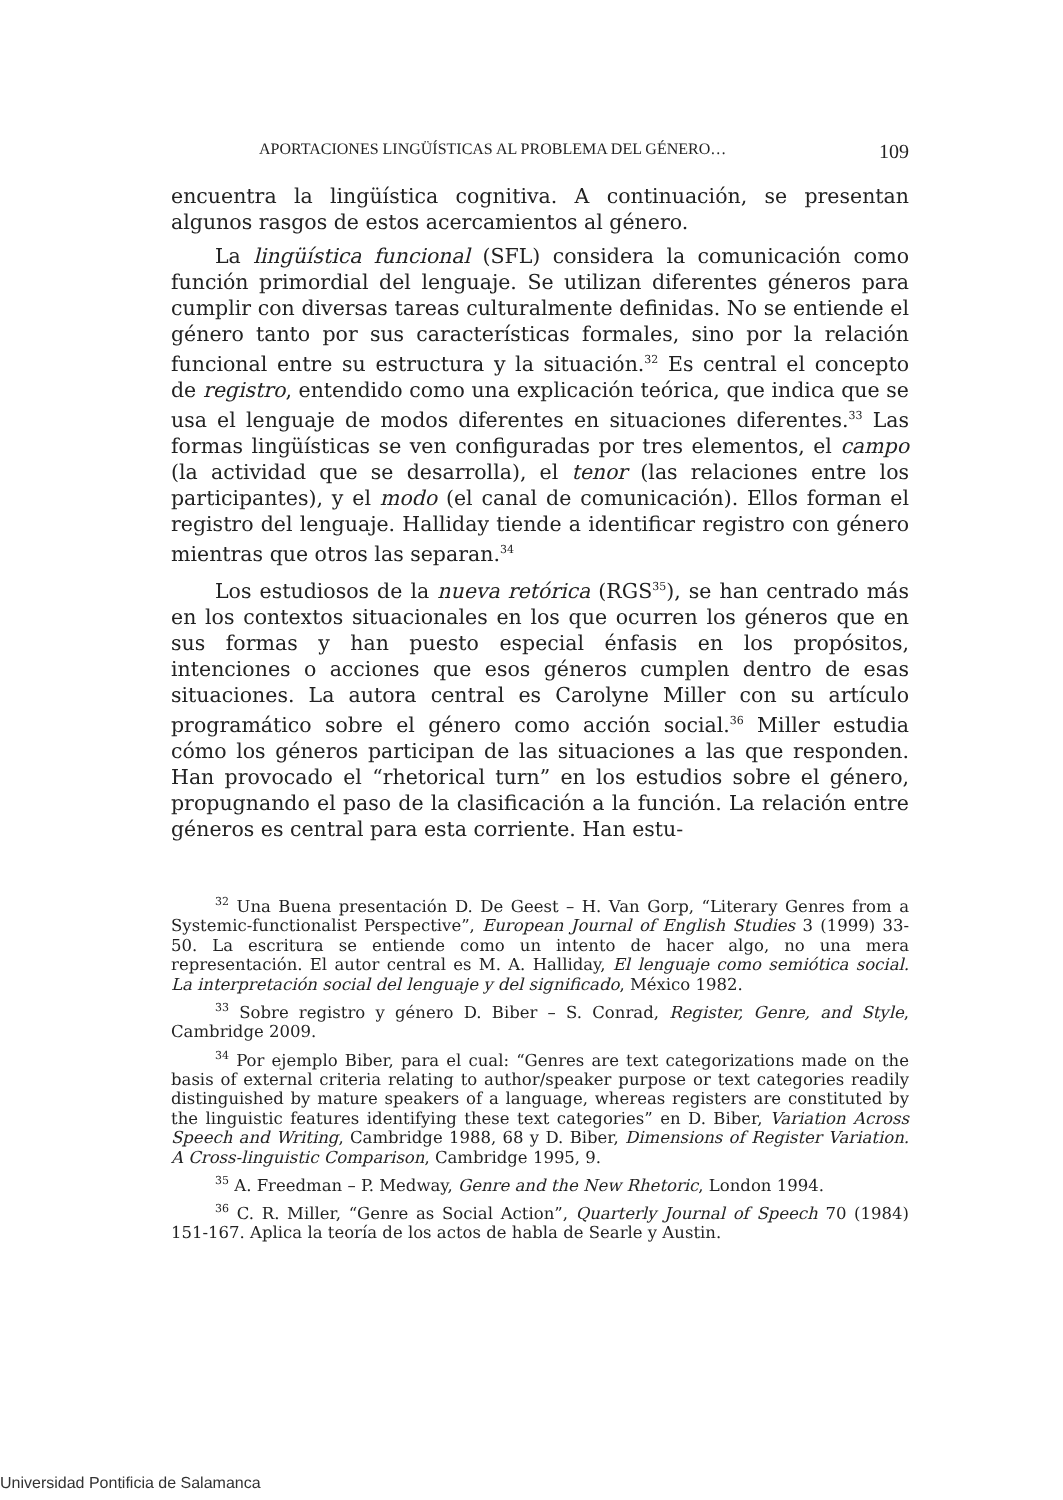APORTACIONES LINGÜÍSTICAS AL PROBLEMA DEL GÉNERO… 109
encuentra la lingüística cognitiva. A continuación, se presentan algunos rasgos de estos acercamientos al género.
La lingüística funcional (SFL) considera la comunicación como función primordial del lenguaje. Se utilizan diferentes géneros para cumplir con diversas tareas culturalmente definidas. No se entiende el género tanto por sus características formales, sino por la relación funcional entre su estructura y la situación.<sup>32</sup> Es central el concepto de registro, entendido como una explicación teórica, que indica que se usa el lenguaje de modos diferentes en situaciones diferentes.<sup>33</sup> Las formas lingüísticas se ven configuradas por tres elementos, el campo (la actividad que se desarrolla), el tenor (las relaciones entre los participantes), y el modo (el canal de comunicación). Ellos forman el registro del lenguaje. Halliday tiende a identificar registro con género mientras que otros las separan.<sup>34</sup>
Los estudiosos de la nueva retórica (RGS<sup>35</sup>), se han centrado más en los contextos situacionales en los que ocurren los géneros que en sus formas y han puesto especial énfasis en los propósitos, intenciones o acciones que esos géneros cumplen dentro de esas situaciones. La autora central es Carolyne Miller con su artículo programático sobre el género como acción social.<sup>36</sup> Miller estudia cómo los géneros participan de las situaciones a las que responden. Han provocado el “rhetorical turn” en los estudios sobre el género, propugnando el paso de la clasificación a la función. La relación entre géneros es central para esta corriente. Han estu-
<sup>32</sup> Una Buena presentación D. De Geest – H. Van Gorp, “Literary Genres from a Systemic-functionalist Perspective”, European Journal of English Studies 3 (1999) 33-50. La escritura se entiende como un intento de hacer algo, no una mera representación. El autor central es M. A. Halliday, El lenguaje como semiótica social. La interpretación social del lenguaje y del significado, México 1982.
<sup>33</sup> Sobre registro y género D. Biber – S. Conrad, Register, Genre, and Style, Cambridge 2009.
<sup>34</sup> Por ejemplo Biber, para el cual: “Genres are text categorizations made on the basis of external criteria relating to author/speaker purpose or text categories readily distinguished by mature speakers of a language, whereas registers are constituted by the linguistic features identifying these text categories” en D. Biber, Variation Across Speech and Writing, Cambridge 1988, 68 y D. Biber, Dimensions of Register Variation. A Cross-linguistic Comparison, Cambridge 1995, 9.
<sup>35</sup> A. Freedman – P. Medway, Genre and the New Rhetoric, London 1994.
<sup>36</sup> C. R. Miller, “Genre as Social Action”, Quarterly Journal of Speech 70 (1984) 151-167. Aplica la teoría de los actos de habla de Searle y Austin.
Universidad Pontificia de Salamanca